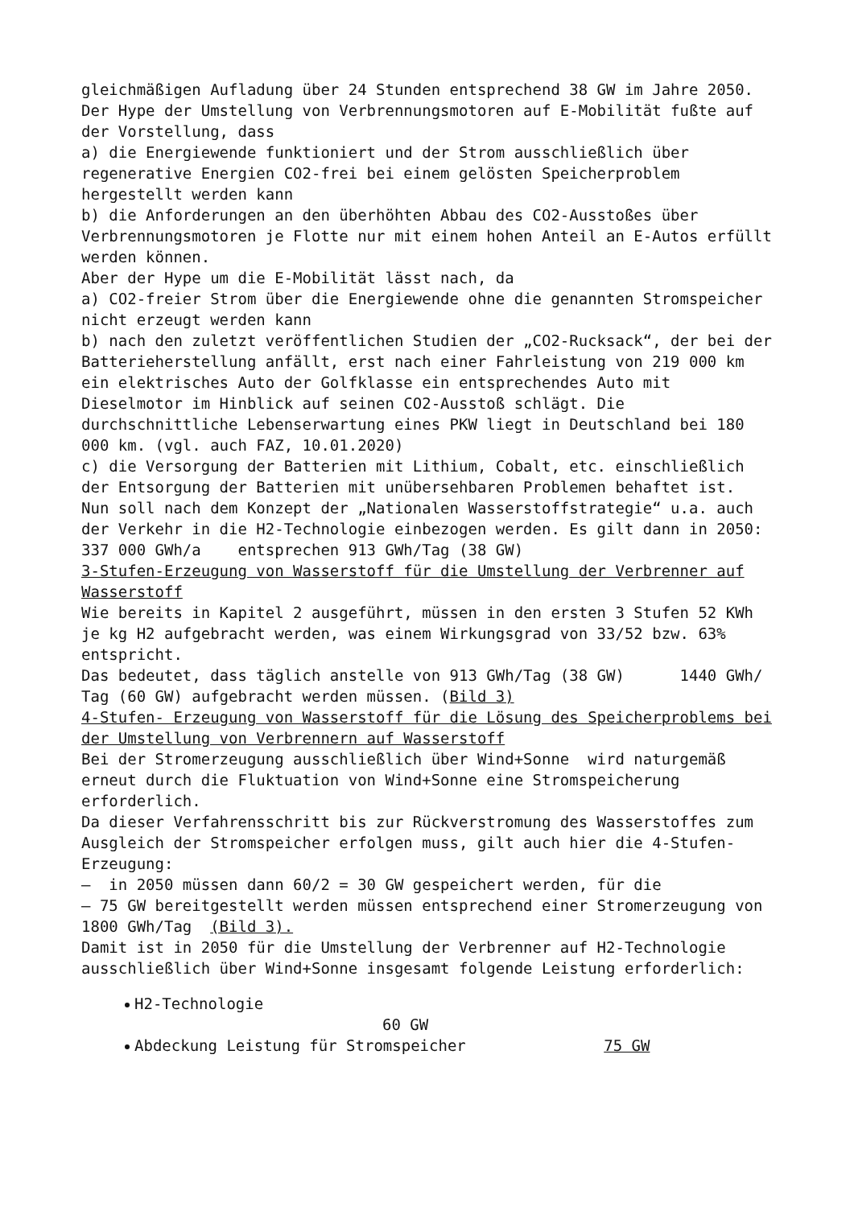gleichmäßigen Aufladung über 24 Stunden entsprechend 38 GW im Jahre 2050.
Der Hype der Umstellung von Verbrennungsmotoren auf E-Mobilität fußte auf der Vorstellung, dass
a) die Energiewende funktioniert und der Strom ausschließlich über regenerative Energien CO2-frei bei einem gelösten Speicherproblem hergestellt werden kann
b) die Anforderungen an den überhöhten Abbau des CO2-Ausstoßes über Verbrennungsmotoren je Flotte nur mit einem hohen Anteil an E-Autos erfüllt werden können.
Aber der Hype um die E-Mobilität lässt nach, da
a) CO2-freier Strom über die Energiewende ohne die genannten Stromspeicher nicht erzeugt werden kann
b) nach den zuletzt veröffentlichen Studien der „CO2-Rucksack“, der bei der Batterieherstellung anfällt, erst nach einer Fahrleistung von 219 000 km ein elektrisches Auto der Golfklasse ein entsprechendes Auto mit Dieselmotor im Hinblick auf seinen CO2-Ausstoß schlägt. Die durchschnittliche Lebenserwartung eines PKW liegt in Deutschland bei 180 000 km. (vgl. auch FAZ, 10.01.2020)
c) die Versorgung der Batterien mit Lithium, Cobalt, etc. einschließlich der Entsorgung der Batterien mit unübersehbaren Problemen behaftet ist.
Nun soll nach dem Konzept der „Nationalen Wasserstoffstrategie“ u.a. auch der Verkehr in die H2-Technologie einbezogen werden. Es gilt dann in 2050:
337 000 GWh/a entsprechen 913 GWh/Tag (38 GW)
3-Stufen-Erzeugung von Wasserstoff für die Umstellung der Verbrenner auf Wasserstoff
Wie bereits in Kapitel 2 ausgeführt, müssen in den ersten 3 Stufen 52 KWh je kg H2 aufgebracht werden, was einem Wirkungsgrad von 33/52 bzw. 63% entspricht.
Das bedeutet, dass täglich anstelle von 913 GWh/Tag (38 GW) 1440 GWh/ Tag (60 GW) aufgebracht werden müssen. (Bild 3)
4-Stufen- Erzeugung von Wasserstoff für die Lösung des Speicherproblems bei der Umstellung von Verbrennern auf Wasserstoff
Bei der Stromerzeugung ausschließlich über Wind+Sonne wird naturgemäß erneut durch die Fluktuation von Wind+Sonne eine Stromspeicherung erforderlich.
Da dieser Verfahrensschritt bis zur Rückverstromung des Wasserstoffes zum Ausgleich der Stromspeicher erfolgen muss, gilt auch hier die 4-Stufen- Erzeugung:
– in 2050 müssen dann 60/2 = 30 GW gespeichert werden, für die
– 75 GW bereitgestellt werden müssen entsprechend einer Stromerzeugung von 1800 GWh/Tag (Bild 3).
Damit ist in 2050 für die Umstellung der Verbrenner auf H2-Technologie ausschließlich über Wind+Sonne insgesamt folgende Leistung erforderlich:
H2-Technologie
60 GW
Abdeckung Leistung für Stromspeicher 75 GW